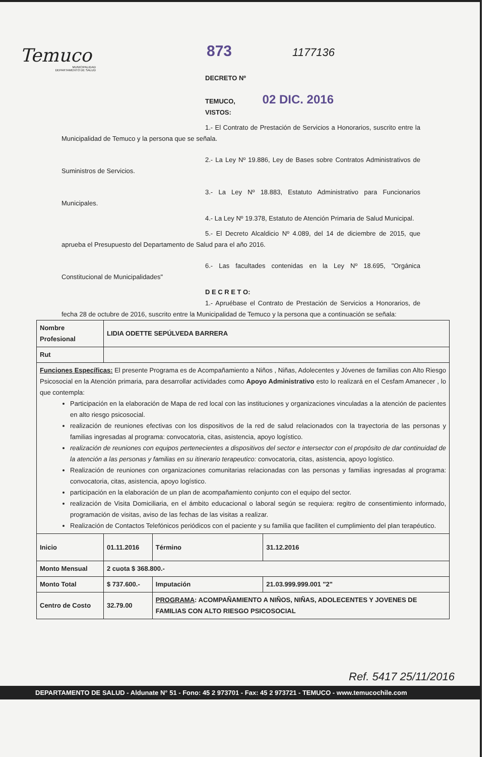Temuco
MUNICIPALIDAD
DEPARTAMENTO DE SALUD
873 1177136
DECRETO Nº
TEMUCO, 02 DIC. 2016
VISTOS:
1.- El Contrato de Prestación de Servicios a Honorarios, suscrito entre la Municipalidad de Temuco y la persona que se señala.
2.- La Ley Nº 19.886, Ley de Bases sobre Contratos Administrativos de Suministros de Servicios.
3.- La Ley Nº 18.883, Estatuto Administrativo para Funcionarios Municipales.
4.- La Ley Nº 19.378, Estatuto de Atención Primaria de Salud Municipal.
5.- El Decreto Alcaldicio Nº 4.089, del 14 de diciembre de 2015, que aprueba el Presupuesto del Departamento de Salud para el año 2016.
6.- Las facultades contenidas en la Ley Nº 18.695, "Orgánica Constitucional de Municipalidades"
D E C R E T O:
1.- Apruébase el Contrato de Prestación de Servicios a Honorarios, de fecha 28 de octubre de 2016, suscrito entre la Municipalidad de Temuco y la persona que a continuación se señala:
| Nombre Profesional | LIDIA ODETTE SEPÚLVEDA BARRERA | | |
| Rut | | | |
| Funciones Específicas: El presente Programa es de Acompañamiento a Niños , Niñas, Adolecentes y Jóvenes de familias con Alto Riesgo Psicosocial en la Atención primaria, para desarrollar actividades como Apoyo Administrativo esto lo realizará en el Cesfam Amanecer , lo que contempla: Participación en la elaboración de Mapa de red local con las instituciones y organizaciones vinculadas a la atención de pacientes en alto riesgo psicosocial. realización de reuniones efectivas con los dispositivos de la red de salud relacionados con la trayectoria de las personas y familias ingresadas al programa: convocatoria, citas, asistencia, apoyo logístico. realización de reuniones con equipos pertenecientes a dispositivos del sector e intersector con el propósito de dar continuidad de la atención a las personas y familias en su itinerario terapeutico: convocatoria, citas, asistencia, apoyo logístico. Realización de reuniones con organizaciones comunitarias relacionadas con las personas y familias ingresadas al programa: convocatoria, citas, asistencia, apoyo logístico. participación en la elaboración de un plan de acompañamiento conjunto con el equipo del sector. realización de Visita Domiciliaria, en el ámbito educacional o laboral según se requiera: regitro de consentimiento informado, programación de visitas, aviso de las fechas de las visitas a realizar. Realización de Contactos Telefónicos periódicos con el paciente y su familia que faciliten el cumplimiento del plan terapéutico. | | | |
| Inicio | 01.11.2016 | Término | 31.12.2016 |
| Monto Mensual | 2 cuota $ 368.800.- | | |
| Monto Total | $ 737.600.- | Imputación | 21.03.999.999.001 "2" |
| Centro de Costo | 32.79.00 | PROGRAMA : ACOMPAÑAMIENTO A NIÑOS, NIÑAS, ADOLECENTES Y JOVENES DE FAMILIAS CON ALTO RIESGO PSICOSOCIAL | |
Ref. 5417 25/11/2016
DEPARTAMENTO DE SALUD - Aldunate N° 51 - Fono: 45 2 973701 - Fax: 45 2 973721 - TEMUCO - www.temucochile.com